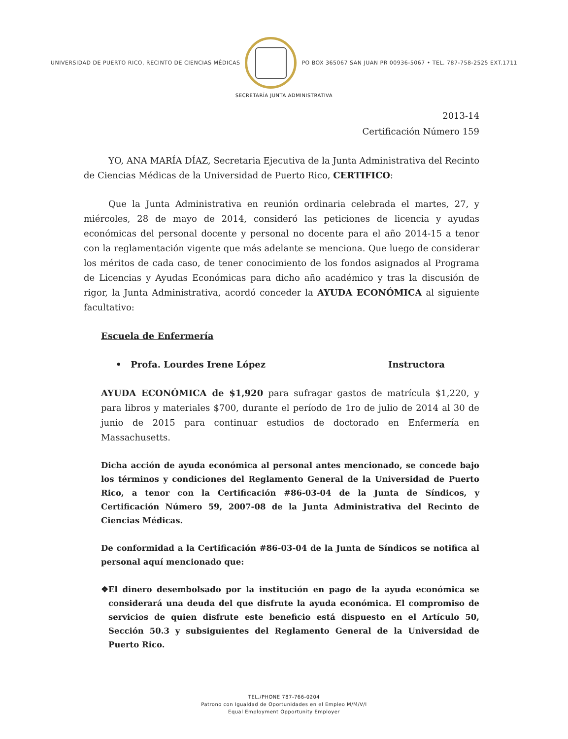UNIVERSIDAD DE PUERTO RICO, RECINTO DE CIENCIAS MÉDICAS
PO BOX 365067 SAN JUAN PR 00936-5067 • TEL. 787-758-2525 EXT.1711
SECRETARÍA JUNTA ADMINISTRATIVA
2013-14
Certificación Número 159
YO, ANA MARÍA DÍAZ, Secretaria Ejecutiva de la Junta Administrativa del Recinto de Ciencias Médicas de la Universidad de Puerto Rico, CERTIFICO:
Que la Junta Administrativa en reunión ordinaria celebrada el martes, 27, y miércoles, 28 de mayo de 2014, consideró las peticiones de licencia y ayudas económicas del personal docente y personal no docente para el año 2014-15 a tenor con la reglamentación vigente que más adelante se menciona. Que luego de considerar los méritos de cada caso, de tener conocimiento de los fondos asignados al Programa de Licencias y Ayudas Económicas para dicho año académico y tras la discusión de rigor, la Junta Administrativa, acordó conceder la AYUDA ECONÓMICA al siguiente facultativo:
Escuela de Enfermería
• Profa. Lourdes Irene López Instructora
AYUDA ECONÓMICA de $1,920 para sufragar gastos de matrícula $1,220, y para libros y materiales $700, durante el período de 1ro de julio de 2014 al 30 de junio de 2015 para continuar estudios de doctorado en Enfermería en Massachusetts.
Dicha acción de ayuda económica al personal antes mencionado, se concede bajo los términos y condiciones del Reglamento General de la Universidad de Puerto Rico, a tenor con la Certificación #86-03-04 de la Junta de Síndicos, y Certificación Número 59, 2007-08 de la Junta Administrativa del Recinto de Ciencias Médicas.
De conformidad a la Certificación #86-03-04 de la Junta de Síndicos se notifica al personal aquí mencionado que:
❖ El dinero desembolsado por la institución en pago de la ayuda económica se considerará una deuda del que disfrute la ayuda económica. El compromiso de servicios de quien disfrute este beneficio está dispuesto en el Artículo 50, Sección 50.3 y subsiguientes del Reglamento General de la Universidad de Puerto Rico.
TEL./PHONE 787-766-0204
Patrono con Igualdad de Oportunidades en el Empleo M/M/V/I
Equal Employment Opportunity Employer